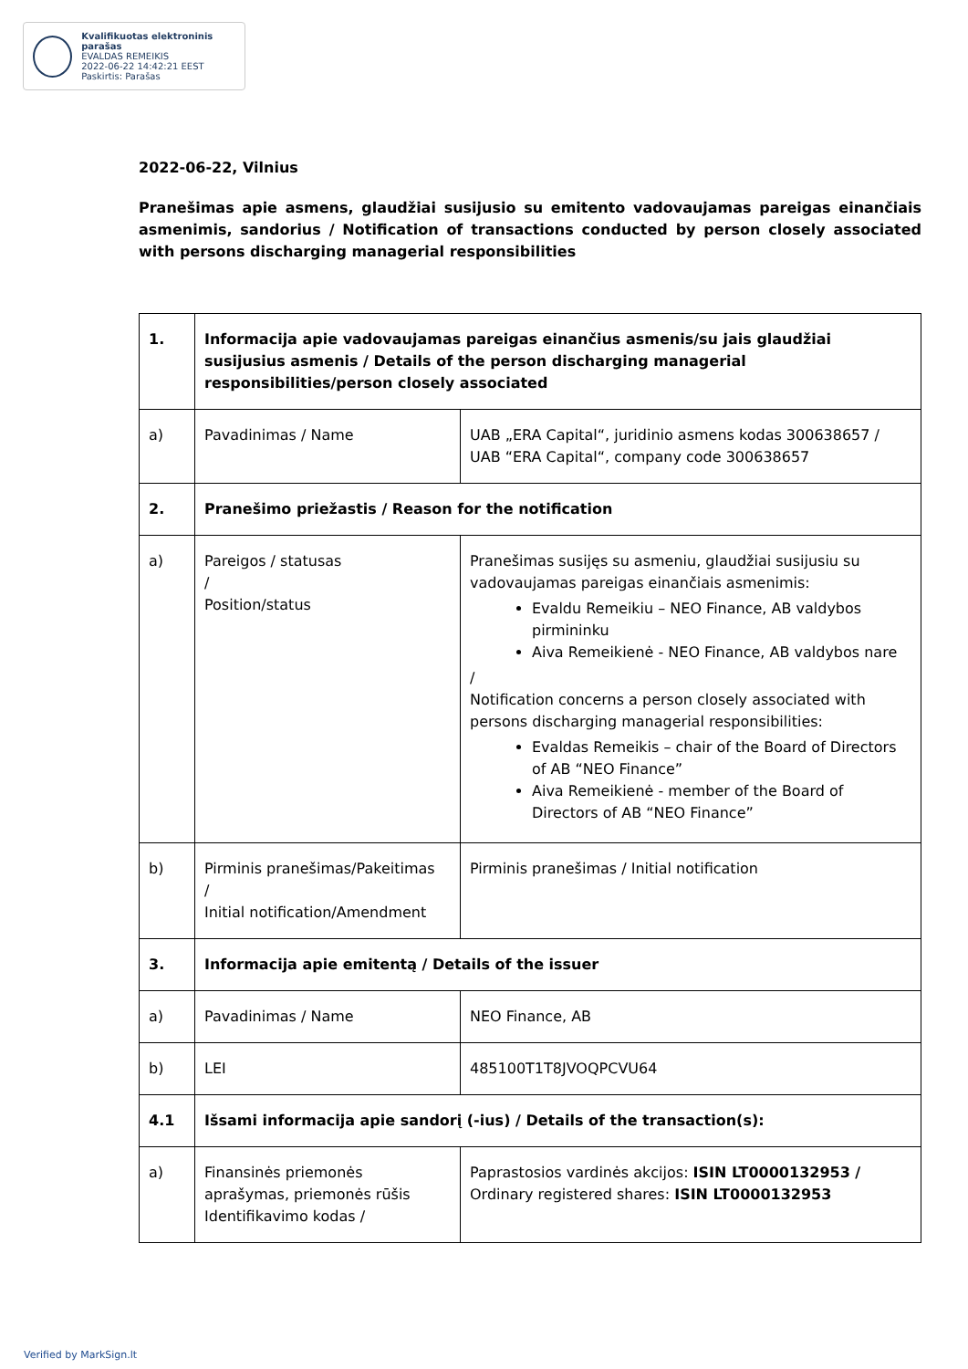Kvalifikuotas elektroninis parašas
EVALDAS REMEIKIS
2022-06-22 14:42:21 EEST
Paskirtis: Parašas
2022-06-22, Vilnius
Pranešimas apie asmens, glaudžiai susijusio su emitento vadovaujamas pareigas einančiais asmenimis, sandorius / Notification of transactions conducted by person closely associated with persons discharging managerial responsibilities
| 1. | Informacija apie vadovaujamas pareigas einančius asmenis/su jais glaudžiai susijusius asmenis / Details of the person discharging managerial responsibilities/person closely associated | |
| a) | Pavadinimas / Name | UAB „ERA Capital“, juridinio asmens kodas 300638657 / UAB “ERA Capital“, company code 300638657 |
| 2. | Pranešimo priežastis / Reason for the notification | |
| a) | Pareigos / statusas / Position/status | Pranešimas susijęs su asmeniu, glaudžiai susijusiu su vadovaujamas pareigas einančiais asmenimis: Evaldu Remeikiu – NEO Finance, AB valdybos pirmininku Aiva Remeikienė - NEO Finance, AB valdybos nare / Notification concerns a person closely associated with persons discharging managerial responsibilities: Evaldas Remeikis – chair of the Board of Directors of AB “NEO Finance” Aiva Remeikienė - member of the Board of Directors of AB “NEO Finance” |
| b) | Pirminis pranešimas/Pakeitimas / Initial notification/Amendment | Pirminis pranešimas / Initial notification |
| 3. | Informacija apie emitentą / Details of the issuer | |
| a) | Pavadinimas / Name | NEO Finance, AB |
| b) | LEI | 485100T1T8JVOQPCVU64 |
| 4.1 | Išsami informacija apie sandorį (-ius) / Details of the transaction(s): | |
| a) | Finansinės priemonės aprašymas, priemonės rūšis Identifikavimo kodas / | Paprastosios vardinės akcijos: ISIN LT0000132953 / Ordinary registered shares: ISIN LT0000132953 |
Verified by MarkSign.lt